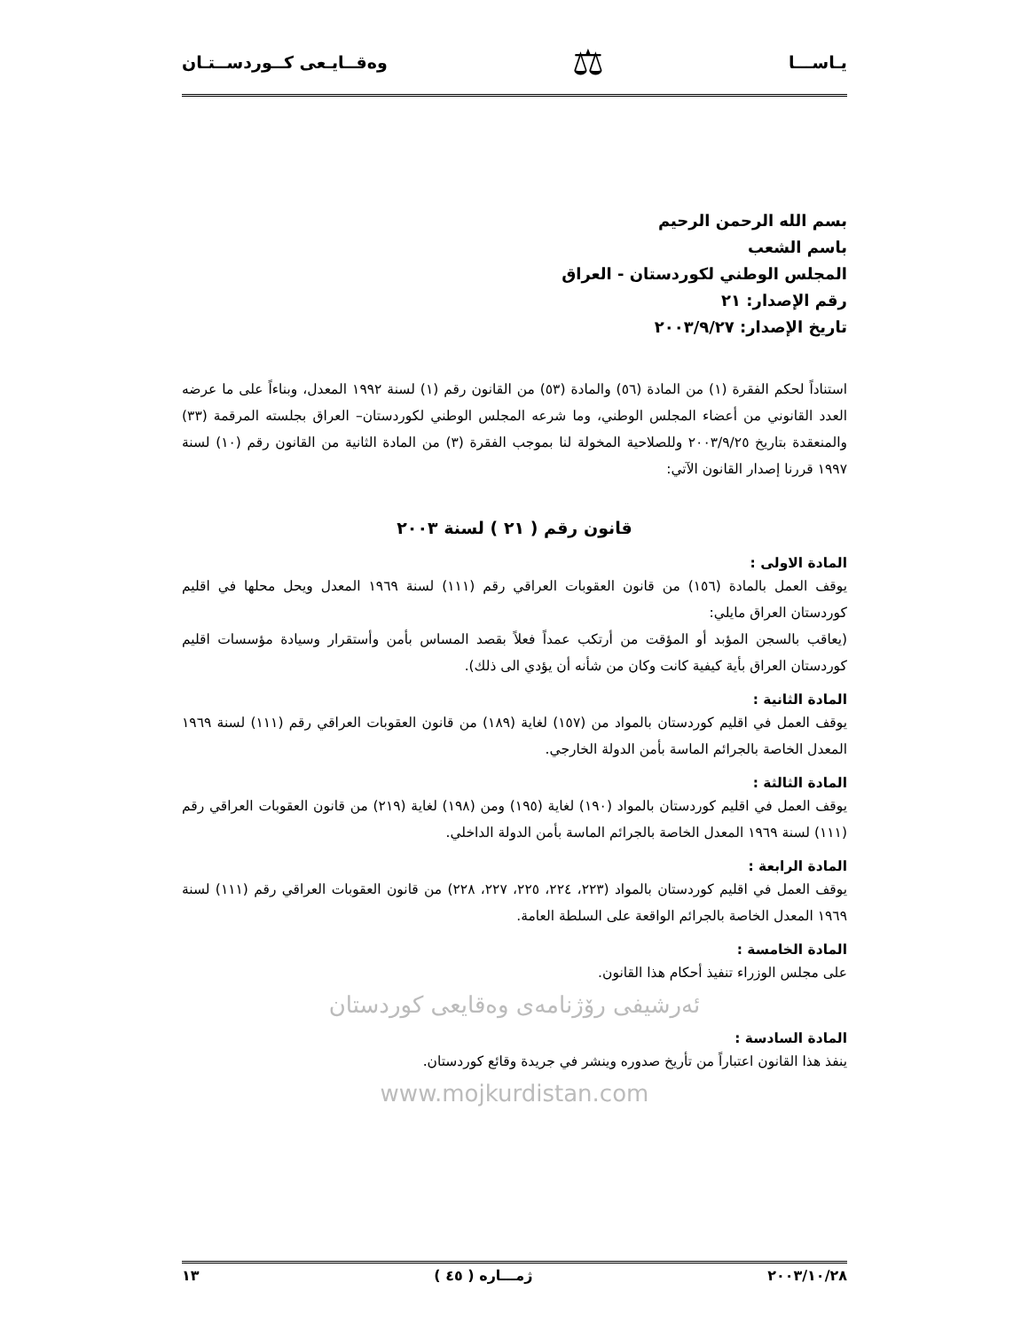يـاســـا ⚖ وەقــايـعى كــوردســتـان
بسم الله الرحمن الرحيم
باسم الشعب
المجلس الوطني لكوردستان - العراق
رقم الإصدار: ٢١
تاريخ الإصدار: ٢٠٠٣/٩/٢٧
استناداً لحكم الفقرة (١) من المادة (٥٦) والمادة (٥٣) من القانون رقم (١) لسنة ١٩٩٢ المعدل، وبناءاً على ما عرضه العدد القانوني من أعضاء المجلس الوطني، وما شرعه المجلس الوطني لكوردستان– العراق بجلسته المرقمة (٣٣) والمنعقدة بتاريخ ٢٠٠٣/٩/٢٥ وللصلاحية المخولة لنا بموجب الفقرة (٣) من المادة الثانية من القانون رقم (١٠) لسنة ١٩٩٧ قررنا إصدار القانون الآتي:
قانون رقم ( ٢١ ) لسنة ٢٠٠٣
المادة الاولى :
يوقف العمل بالمادة (١٥٦) من قانون العقوبات العراقي رقم (١١١) لسنة ١٩٦٩ المعدل ويحل محلها في اقليم كوردستان العراق مايلي:
(يعاقب بالسجن المؤبد أو المؤقت من أرتكب عمداً فعلاً بقصد المساس بأمن وأستقرار وسيادة مؤسسات اقليم كوردستان العراق بأية كيفية كانت وكان من شأنه أن يؤدي الى ذلك).
المادة الثانية :
يوقف العمل في اقليم كوردستان بالمواد من (١٥٧) لغاية (١٨٩) من قانون العقوبات العراقي رقم (١١١) لسنة ١٩٦٩ المعدل الخاصة بالجرائم الماسة بأمن الدولة الخارجي.
المادة الثالثة :
يوقف العمل في اقليم كوردستان بالمواد (١٩٠) لغاية (١٩٥) ومن (١٩٨) لغاية (٢١٩) من قانون العقوبات العراقي رقم (١١١) لسنة ١٩٦٩ المعدل الخاصة بالجرائم الماسة بأمن الدولة الداخلي.
المادة الرابعة :
يوقف العمل في اقليم كوردستان بالمواد (٢٢٣، ٢٢٤، ٢٢٥، ٢٢٧، ٢٢٨) من قانون العقوبات العراقي رقم (١١١) لسنة ١٩٦٩ المعدل الخاصة بالجرائم الواقعة على السلطة العامة.
المادة الخامسة :
على مجلس الوزراء تنفيذ أحكام هذا القانون.
ئەرشيفی رۆژنامەی وەقايعی كوردستان
المادة السادسة :
ينفذ هذا القانون اعتباراً من تأريخ صدوره وينشر في جريدة وقائع كوردستان.
www.mojkurdistan.com
٢٠٠٣/١٠/٢٨ ژمـــاره ( ٤٥ ) ١٣